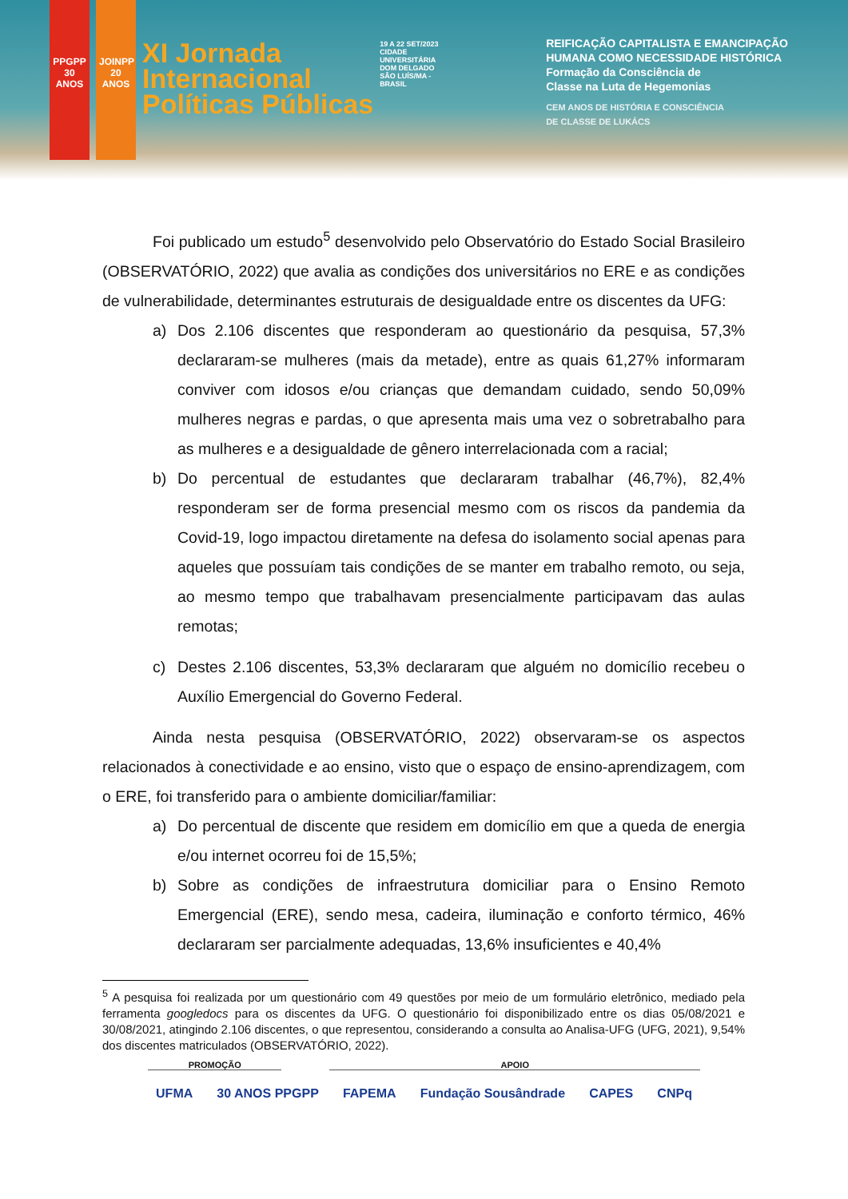PPGPP 30 ANOS
JOINPP 20 ANOS
XI Jornada
Internacional
Políticas Públicas
19 A 22 SET/2023
CIDADE UNIVERSITÁRIA DOM DELGADO SÃO LUÍS/MA - BRASIL
REIFICAÇÃO CAPITALISTA E EMANCIPAÇÃO
HUMANA COMO NECESSIDADE HISTÓRICA
Formação da Consciência de
Classe na Luta de Hegemonias
CEM ANOS DE HISTÓRIA E CONSCIÊNCIA
DE CLASSE DE LUKÁCS
Foi publicado um estudo<sup>5</sup> desenvolvido pelo Observatório do Estado Social Brasileiro (OBSERVATÓRIO, 2022) que avalia as condições dos universitários no ERE e as condições de vulnerabilidade, determinantes estruturais de desigualdade entre os discentes da UFG:
a) Dos 2.106 discentes que responderam ao questionário da pesquisa, 57,3% declararam-se mulheres (mais da metade), entre as quais 61,27% informaram conviver com idosos e/ou crianças que demandam cuidado, sendo 50,09% mulheres negras e pardas, o que apresenta mais uma vez o sobretrabalho para as mulheres e a desigualdade de gênero interrelacionada com a racial;
b) Do percentual de estudantes que declararam trabalhar (46,7%), 82,4% responderam ser de forma presencial mesmo com os riscos da pandemia da Covid-19, logo impactou diretamente na defesa do isolamento social apenas para aqueles que possuíam tais condições de se manter em trabalho remoto, ou seja, ao mesmo tempo que trabalhavam presencialmente participavam das aulas remotas;
c) Destes 2.106 discentes, 53,3% declararam que alguém no domicílio recebeu o Auxílio Emergencial do Governo Federal.
Ainda nesta pesquisa (OBSERVATÓRIO, 2022) observaram-se os aspectos relacionados à conectividade e ao ensino, visto que o espaço de ensino-aprendizagem, com o ERE, foi transferido para o ambiente domiciliar/familiar:
a) Do percentual de discente que residem em domicílio em que a queda de energia e/ou internet ocorreu foi de 15,5%;
b) Sobre as condições de infraestrutura domiciliar para o Ensino Remoto Emergencial (ERE), sendo mesa, cadeira, iluminação e conforto térmico, 46% declararam ser parcialmente adequadas, 13,6% insuficientes e 40,4%
<sup>5</sup> A pesquisa foi realizada por um questionário com 49 questões por meio de um formulário eletrônico, mediado pela ferramenta googledocs para os discentes da UFG. O questionário foi disponibilizado entre os dias 05/08/2021 e 30/08/2021, atingindo 2.106 discentes, o que representou, considerando a consulta ao Analisa-UFG (UFG, 2021), 9,54% dos discentes matriculados (OBSERVATÓRIO, 2022).
PROMOÇÃO APOIO
UFMA 30 ANOS PPGPP FAPEMA Fundação Sousândrade CAPES CNPq